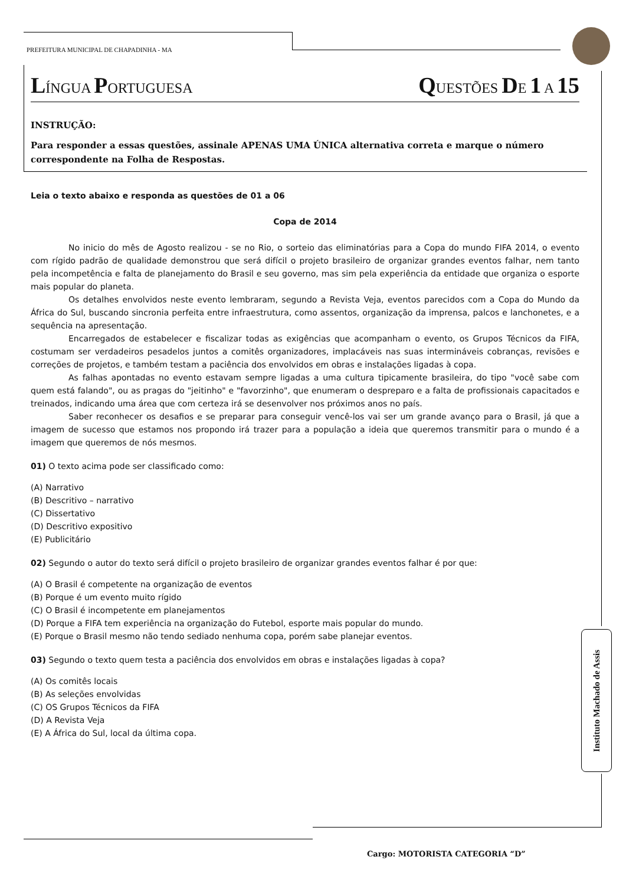PREFEITURA MUNICIPAL DE CHAPADINHA - MA
LÍNGUA PORTUGUESA
QUESTÕES DE 1 A 15
INSTRUÇÃO:
Para responder a essas questões, assinale APENAS UMA ÚNICA alternativa correta e marque o número correspondente na Folha de Respostas.
Leia o texto abaixo e responda as questões de 01 a 06
Copa de 2014
No inicio do mês de Agosto realizou - se no Rio, o sorteio das eliminatórias para a Copa do mundo FIFA 2014, o evento com rígido padrão de qualidade demonstrou que será difícil o projeto brasileiro de organizar grandes eventos falhar, nem tanto pela incompetência e falta de planejamento do Brasil e seu governo, mas sim pela experiência da entidade que organiza o esporte mais popular do planeta.
Os detalhes envolvidos neste evento lembraram, segundo a Revista Veja, eventos parecidos com a Copa do Mundo da África do Sul, buscando sincronia perfeita entre infraestrutura, como assentos, organização da imprensa, palcos e lanchonetes, e a sequência na apresentação.
Encarregados de estabelecer e fiscalizar todas as exigências que acompanham o evento, os Grupos Técnicos da FIFA, costumam ser verdadeiros pesadelos juntos a comitês organizadores, implacáveis nas suas intermináveis cobranças, revisões e correções de projetos, e também testam a paciência dos envolvidos em obras e instalações ligadas à copa.
As falhas apontadas no evento estavam sempre ligadas a uma cultura tipicamente brasileira, do tipo "você sabe com quem está falando", ou as pragas do "jeitinho" e "favorzinho", que enumeram o despreparo e a falta de profissionais capacitados e treinados, indicando uma área que com certeza irá se desenvolver nos próximos anos no país.
Saber reconhecer os desafios e se preparar para conseguir vencê-los vai ser um grande avanço para o Brasil, já que a imagem de sucesso que estamos nos propondo irá trazer para a população a ideia que queremos transmitir para o mundo é a imagem que queremos de nós mesmos.
01) O texto acima pode ser classificado como:
(A) Narrativo
(B) Descritivo – narrativo
(C) Dissertativo
(D) Descritivo expositivo
(E) Publicitário
02) Segundo o autor do texto será difícil o projeto brasileiro de organizar grandes eventos falhar é por que:
(A) O Brasil é competente na organização de eventos
(B) Porque é um evento muito rígido
(C) O Brasil é incompetente em planejamentos
(D) Porque a FIFA tem experiência na organização do Futebol, esporte mais popular do mundo.
(E) Porque o Brasil mesmo não tendo sediado nenhuma copa, porém sabe planejar eventos.
03) Segundo o texto quem testa a paciência dos envolvidos em obras e instalações ligadas à copa?
(A) Os comitês locais
(B) As seleções envolvidas
(C) OS Grupos Técnicos da FIFA
(D) A Revista Veja
(E) A África do Sul, local da última copa.
Instituto Machado de Assis
Cargo: MOTORISTA CATEGORIA “D”